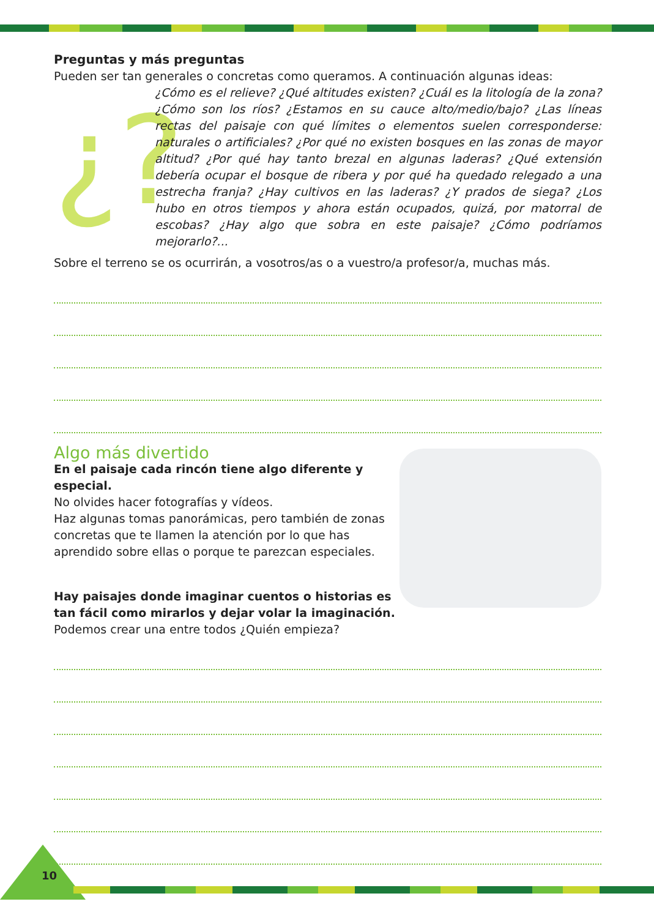Preguntas y más preguntas
Pueden ser tan generales o concretas como queramos. A continuación algunas ideas:
¿?
¿Cómo es el relieve? ¿Qué altitudes existen? ¿Cuál es la litología de la zona? ¿Cómo son los ríos? ¿Estamos en su cauce alto/medio/bajo? ¿Las líneas rectas del paisaje con qué límites o elementos suelen corresponderse: naturales o artificiales? ¿Por qué no existen bosques en las zonas de mayor altitud? ¿Por qué hay tanto brezal en algunas laderas? ¿Qué extensión debería ocupar el bosque de ribera y por qué ha quedado relegado a una estrecha franja? ¿Hay cultivos en las laderas? ¿Y prados de siega? ¿Los hubo en otros tiempos y ahora están ocupados, quizá, por matorral de escobas? ¿Hay algo que sobra en este paisaje? ¿Cómo podríamos mejorarlo?...
Sobre el terreno se os ocurrirán, a vosotros/as o a vuestro/a profesor/a, muchas más.
Algo más divertido
En el paisaje cada rincón tiene algo diferente y especial.
No olvides hacer fotografías y vídeos.
Haz algunas tomas panorámicas, pero también de zonas concretas que te llamen la atención por lo que has aprendido sobre ellas o porque te parezcan especiales.
Hay paisajes donde imaginar cuentos o historias es tan fácil como mirarlos y dejar volar la imaginación.
Podemos crear una entre todos ¿Quién empieza?
10